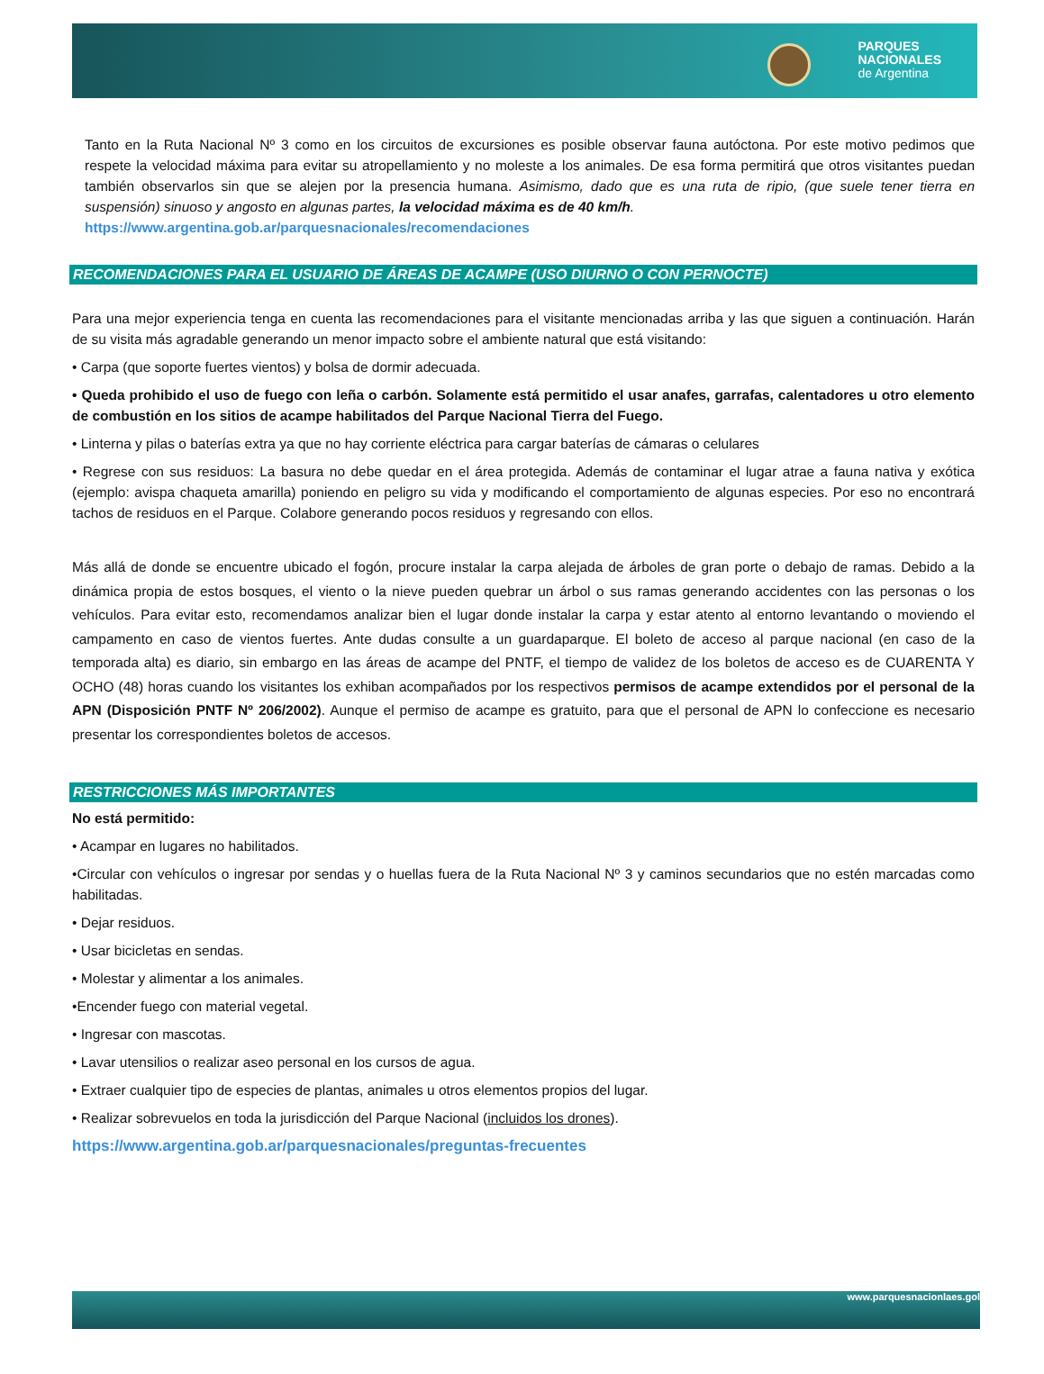PARQUES
NACIONALES
de Argentina
Tanto en la Ruta Nacional Nº 3 como en los circuitos de excursiones es posible observar fauna autóctona. Por este motivo pedimos que respete la velocidad máxima para evitar su atropellamiento y no moleste a los animales. De esa forma permitirá que otros visitantes puedan también observarlos sin que se alejen por la presencia humana. Asimismo, dado que es una ruta de ripio, (que suele tener tierra en suspensión) sinuoso y angosto en algunas partes, la velocidad máxima es de 40 km/h.
https://www.argentina.gob.ar/parquesnacionales/recomendaciones
RECOMENDACIONES PARA EL USUARIO DE ÁREAS DE ACAMPE (USO DIURNO O CON PERNOCTE)
Para una mejor experiencia tenga en cuenta las recomendaciones para el visitante mencionadas arriba y las que siguen a continuación. Harán de su visita más agradable generando un menor impacto sobre el ambiente natural que está visitando:
• Carpa (que soporte fuertes vientos) y bolsa de dormir adecuada.
• Queda prohibido el uso de fuego con leña o carbón. Solamente está permitido el usar anafes, garrafas, calentadores u otro elemento de combustión en los sitios de acampe habilitados del Parque Nacional Tierra del Fuego.
• Linterna y pilas o baterías extra ya que no hay corriente eléctrica para cargar baterías de cámaras o celulares
• Regrese con sus residuos: La basura no debe quedar en el área protegida. Además de contaminar el lugar atrae a fauna nativa y exótica (ejemplo: avispa chaqueta amarilla) poniendo en peligro su vida y modificando el comportamiento de algunas especies. Por eso no encontrará tachos de residuos en el Parque. Colabore generando pocos residuos y regresando con ellos.
Más allá de donde se encuentre ubicado el fogón, procure instalar la carpa alejada de árboles de gran porte o debajo de ramas. Debido a la dinámica propia de estos bosques, el viento o la nieve pueden quebrar un árbol o sus ramas generando accidentes con las personas o los vehículos. Para evitar esto, recomendamos analizar bien el lugar donde instalar la carpa y estar atento al entorno levantando o moviendo el campamento en caso de vientos fuertes. Ante dudas consulte a un guardaparque. El boleto de acceso al parque nacional (en caso de la temporada alta) es diario, sin embargo en las áreas de acampe del PNTF, el tiempo de validez de los boletos de acceso es de CUARENTA Y OCHO (48) horas cuando los visitantes los exhiban acompañados por los respectivos permisos de acampe extendidos por el personal de la APN (Disposición PNTF Nº 206/2002). Aunque el permiso de acampe es gratuito, para que el personal de APN lo confeccione es necesario presentar los correspondientes boletos de accesos.
RESTRICCIONES MÁS IMPORTANTES
No está permitido:
• Acampar en lugares no habilitados.
•Circular con vehículos o ingresar por sendas y o huellas fuera de la Ruta Nacional Nº 3 y caminos secundarios que no estén marcadas como habilitadas.
• Dejar residuos.
• Usar bicicletas en sendas.
• Molestar y alimentar a los animales.
•Encender fuego con material vegetal.
• Ingresar con mascotas.
• Lavar utensilios o realizar aseo personal en los cursos de agua.
• Extraer cualquier tipo de especies de plantas, animales u otros elementos propios del lugar.
• Realizar sobrevuelos en toda la jurisdicción del Parque Nacional (incluidos los drones).
https://www.argentina.gob.ar/parquesnacionales/preguntas-frecuentes
www.parquesnacionlaes.gol